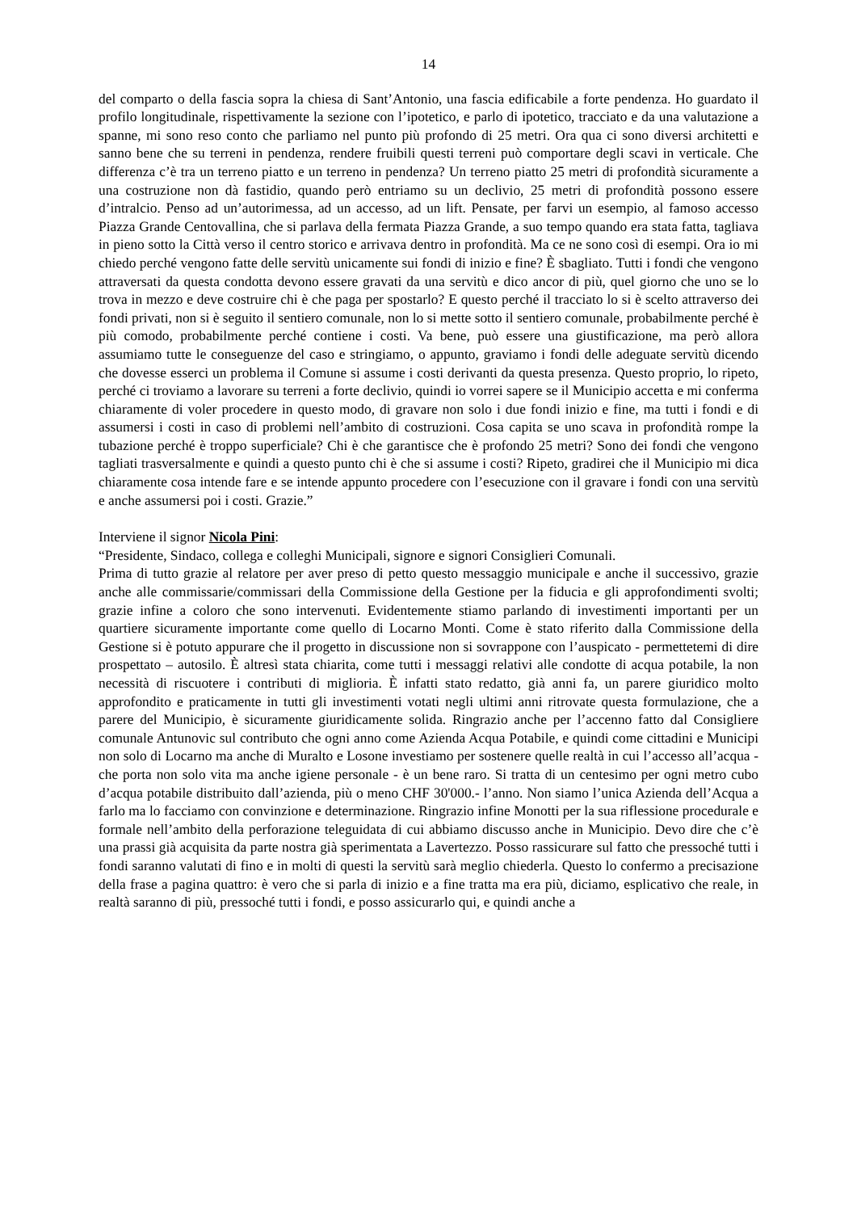14
del comparto o della fascia sopra la chiesa di Sant’Antonio, una fascia edificabile a forte pendenza. Ho guardato il profilo longitudinale, rispettivamente la sezione con l’ipotetico, e parlo di ipotetico, tracciato e da una valutazione a spanne, mi sono reso conto che parliamo nel punto più profondo di 25 metri. Ora qua ci sono diversi architetti e sanno bene che su terreni in pendenza, rendere fruibili questi terreni può comportare degli scavi in verticale. Che differenza c’è tra un terreno piatto e un terreno in pendenza? Un terreno piatto 25 metri di profondità sicuramente a una costruzione non dà fastidio, quando però entriamo su un declivio, 25 metri di profondità possono essere d’intralcio. Penso ad un’autorimessa, ad un accesso, ad un lift. Pensate, per farvi un esempio, al famoso accesso Piazza Grande Centovallina, che si parlava della fermata Piazza Grande, a suo tempo quando era stata fatta, tagliava in pieno sotto la Città verso il centro storico e arrivava dentro in profondità. Ma ce ne sono così di esempi. Ora io mi chiedo perché vengono fatte delle servitù unicamente sui fondi di inizio e fine? È sbagliato. Tutti i fondi che vengono attraversati da questa condotta devono essere gravati da una servitù e dico ancor di più, quel giorno che uno se lo trova in mezzo e deve costruire chi è che paga per spostarlo? E questo perché il tracciato lo si è scelto attraverso dei fondi privati, non si è seguito il sentiero comunale, non lo si mette sotto il sentiero comunale, probabilmente perché è più comodo, probabilmente perché contiene i costi. Va bene, può essere una giustificazione, ma però allora assumiamo tutte le conseguenze del caso e stringiamo, o appunto, graviamo i fondi delle adeguate servitù dicendo che dovesse esserci un problema il Comune si assume i costi derivanti da questa presenza. Questo proprio, lo ripeto, perché ci troviamo a lavorare su terreni a forte declivio, quindi io vorrei sapere se il Municipio accetta e mi conferma chiaramente di voler procedere in questo modo, di gravare non solo i due fondi inizio e fine, ma tutti i fondi e di assumersi i costi in caso di problemi nell’ambito di costruzioni. Cosa capita se uno scava in profondità rompe la tubazione perché è troppo superficiale? Chi è che garantisce che è profondo 25 metri? Sono dei fondi che vengono tagliati trasversalmente e quindi a questo punto chi è che si assume i costi? Ripeto, gradirei che il Municipio mi dica chiaramente cosa intende fare e se intende appunto procedere con l’esecuzione con il gravare i fondi con una servitù e anche assumersi poi i costi. Grazie.”
Interviene il signor Nicola Pini:
“Presidente, Sindaco, collega e colleghi Municipali, signore e signori Consiglieri Comunali.
Prima di tutto grazie al relatore per aver preso di petto questo messaggio municipale e anche il successivo, grazie anche alle commissarie/commissari della Commissione della Gestione per la fiducia e gli approfondimenti svolti; grazie infine a coloro che sono intervenuti. Evidentemente stiamo parlando di investimenti importanti per un quartiere sicuramente importante come quello di Locarno Monti. Come è stato riferito dalla Commissione della Gestione si è potuto appurare che il progetto in discussione non si sovrappone con l’auspicato - permettetemi di dire prospettato – autosilo. È altresì stata chiarita, come tutti i messaggi relativi alle condotte di acqua potabile, la non necessità di riscuotere i contributi di miglioria. È infatti stato redatto, già anni fa, un parere giuridico molto approfondito e praticamente in tutti gli investimenti votati negli ultimi anni ritrovate questa formulazione, che a parere del Municipio, è sicuramente giuridicamente solida. Ringrazio anche per l’accenno fatto dal Consigliere comunale Antunovic sul contributo che ogni anno come Azienda Acqua Potabile, e quindi come cittadini e Municipi non solo di Locarno ma anche di Muralto e Losone investiamo per sostenere quelle realtà in cui l’accesso all’acqua - che porta non solo vita ma anche igiene personale - è un bene raro. Si tratta di un centesimo per ogni metro cubo d’acqua potabile distribuito dall’azienda, più o meno CHF 30'000.- l’anno. Non siamo l’unica Azienda dell’Acqua a farlo ma lo facciamo con convinzione e determinazione. Ringrazio infine Monotti per la sua riflessione procedurale e formale nell’ambito della perforazione teleguidata di cui abbiamo discusso anche in Municipio. Devo dire che c’è una prassi già acquisita da parte nostra già sperimentata a Lavertezzo. Posso rassicurare sul fatto che pressoché tutti i fondi saranno valutati di fino e in molti di questi la servitù sarà meglio chiederla. Questo lo confermo a precisazione della frase a pagina quattro: è vero che si parla di inizio e a fine tratta ma era più, diciamo, esplicativo che reale, in realtà saranno di più, pressoché tutti i fondi, e posso assicurarlo qui, e quindi anche a